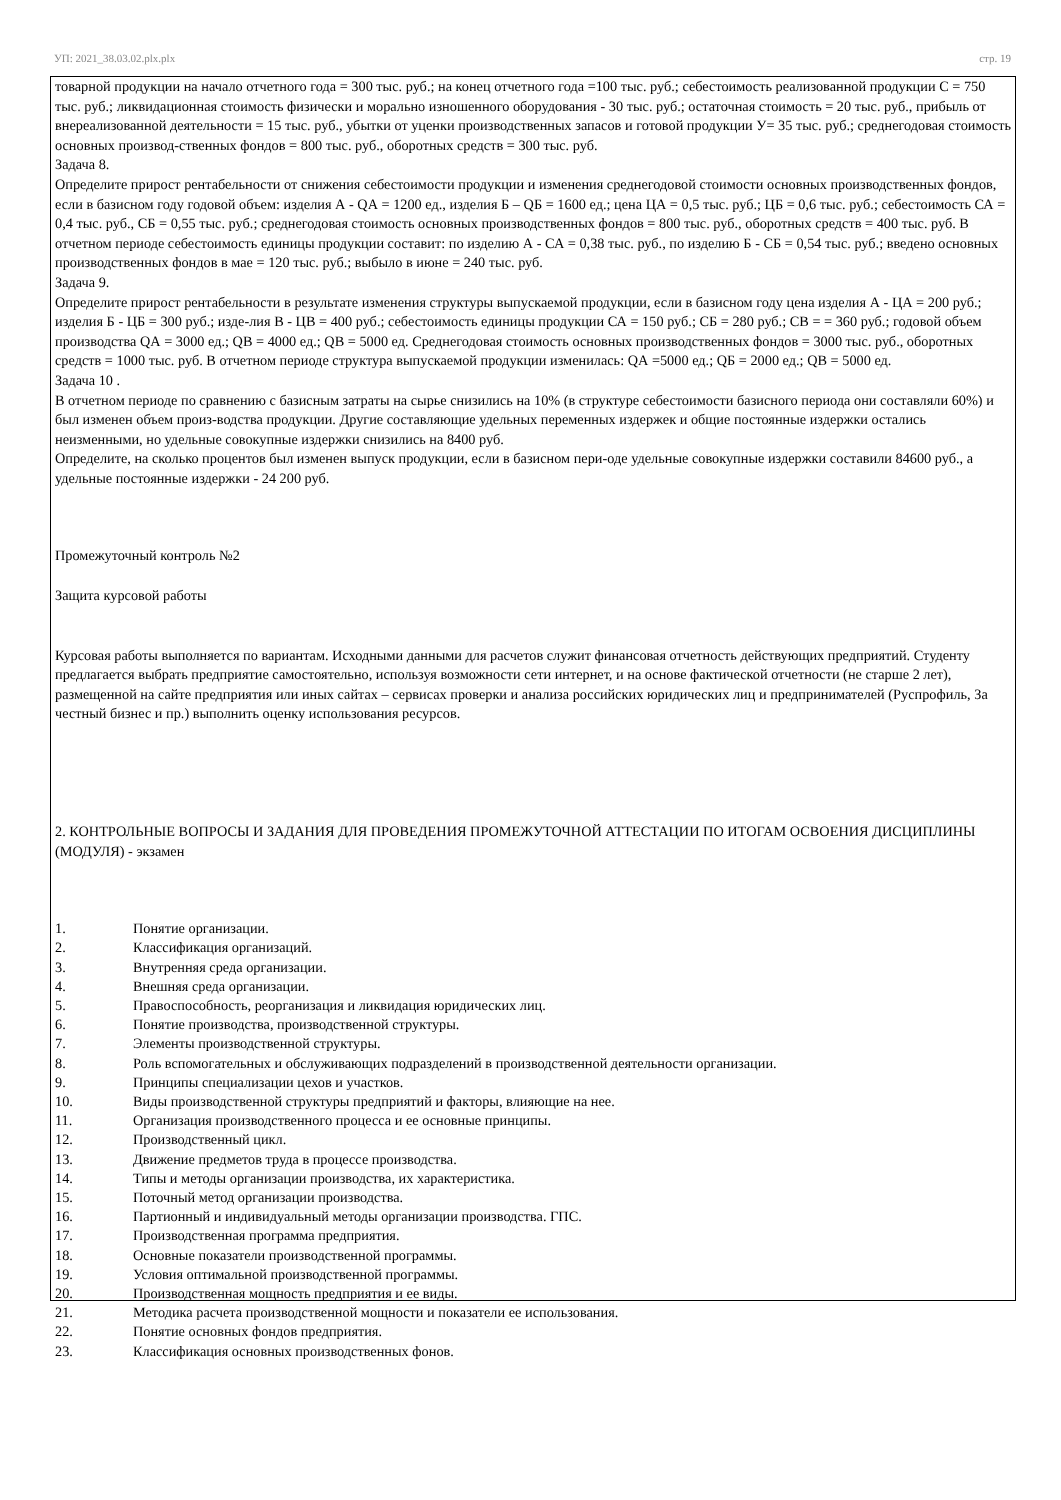УП: 2021_38.03.02.plx.plx стр. 19
товарной продукции на начало отчетного года = 300 тыс. руб.; на конец отчетного года =100 тыс. руб.; себестоимость реализованной продукции С = 750 тыс. руб.; ликвидационная стоимость физически и морально изношенного оборудования - 30 тыс. руб.; остаточная стоимость = 20 тыс. руб., прибыль от внереализованной деятельности = 15 тыс. руб., убытки от уценки производственных запасов и готовой продукции У= 35 тыс. руб.; среднегодовая стоимость основных производ-ственных фондов = 800 тыс. руб., оборотных средств = 300 тыс. руб.
Задача 8.
Определите прирост рентабельности от снижения себестоимости продукции и изменения среднегодовой стоимости основных производственных фондов, если в базисном году годовой объем: изделия А - QА = 1200 ед., изделия Б – QБ = 1600 ед.; цена ЦА = 0,5 тыс. руб.; ЦБ = 0,6 тыс. руб.; себестоимость СА = 0,4 тыс. руб., СБ = 0,55 тыс. руб.; среднегодовая стоимость основных производственных фондов = 800 тыс. руб., оборотных средств = 400 тыс. руб. В отчетном периоде себестоимость единицы продукции составит: по изделию А - СА = 0,38 тыс. руб., по изделию Б - СБ = 0,54 тыс. руб.; введено основных производственных фондов в мае = 120 тыс. руб.; выбыло в июне = 240 тыс. руб.
Задача 9.
Определите прирост рентабельности в результате изменения структуры выпускаемой продукции, если в базисном году цена изделия А - ЦА = 200 руб.; изделия Б - ЦБ = 300 руб.; изде-лия В - ЦВ = 400 руб.; себестоимость единицы продукции СА = 150 руб.; СБ = 280 руб.; СВ = = 360 руб.; годовой объем производства QА = 3000 ед.; QВ = 4000 ед.; QВ = 5000 ед. Среднегодовая стоимость основных производственных фондов = 3000 тыс. руб., оборотных средств = 1000 тыс. руб. В отчетном периоде структура выпускаемой продукции изменилась: QА =5000 ед.; QБ = 2000 ед.; QВ = 5000 ед.
Задача 10 .
В отчетном периоде по сравнению с базисным затраты на сырье снизились на 10% (в структуре себестоимости базисного периода они составляли 60%) и был изменен объем произ-водства продукции. Другие составляющие удельных переменных издержек и общие постоянные издержки остались неизменными, но удельные совокупные издержки снизились на 8400 руб.
Определите, на сколько процентов был изменен выпуск продукции, если в базисном пери-оде удельные совокупные издержки составили 84600 руб., а удельные постоянные издержки - 24 200 руб.
Промежуточный контроль №2
Защита курсовой работы
Курсовая работы выполняется по вариантам. Исходными данными для расчетов служит финансовая отчетность действующих предприятий. Студенту предлагается выбрать предприятие самостоятельно, используя возможности сети интернет, и на основе фактической отчетности (не старше 2 лет), размещенной на сайте предприятия или иных сайтах – сервисах проверки и анализа российских юридических лиц и предпринимателей (Руспрофиль, За честный бизнес и пр.) выполнить оценку использования ресурсов.
2. КОНТРОЛЬНЫЕ ВОПРОСЫ И ЗАДАНИЯ ДЛЯ ПРОВЕДЕНИЯ ПРОМЕЖУТОЧНОЙ АТТЕСТАЦИИ ПО ИТОГАМ ОСВОЕНИЯ ДИСЦИПЛИНЫ (МОДУЛЯ) - экзамен
1. Понятие организации.
2. Классификация организаций.
3. Внутренняя среда организации.
4. Внешняя среда организации.
5. Правоспособность, реорганизация и ликвидация юридических лиц.
6. Понятие производства, производственной структуры.
7. Элементы производственной структуры.
8. Роль вспомогательных и обслуживающих подразделений в производственной деятельности организации.
9. Принципы специализации цехов и участков.
10. Виды производственной структуры предприятий и факторы, влияющие на нее.
11. Организация производственного процесса и ее основные принципы.
12. Производственный цикл.
13. Движение предметов труда в процессе производства.
14. Типы и методы организации производства, их характеристика.
15. Поточный метод организации производства.
16. Партионный и индивидуальный методы организации производства. ГПС.
17. Производственная программа предприятия.
18. Основные показатели производственной программы.
19. Условия оптимальной производственной программы.
20. Производственная мощность предприятия и ее виды.
21. Методика расчета производственной мощности и показатели ее использования.
22. Понятие основных фондов предприятия.
23. Классификация основных производственных фонов.